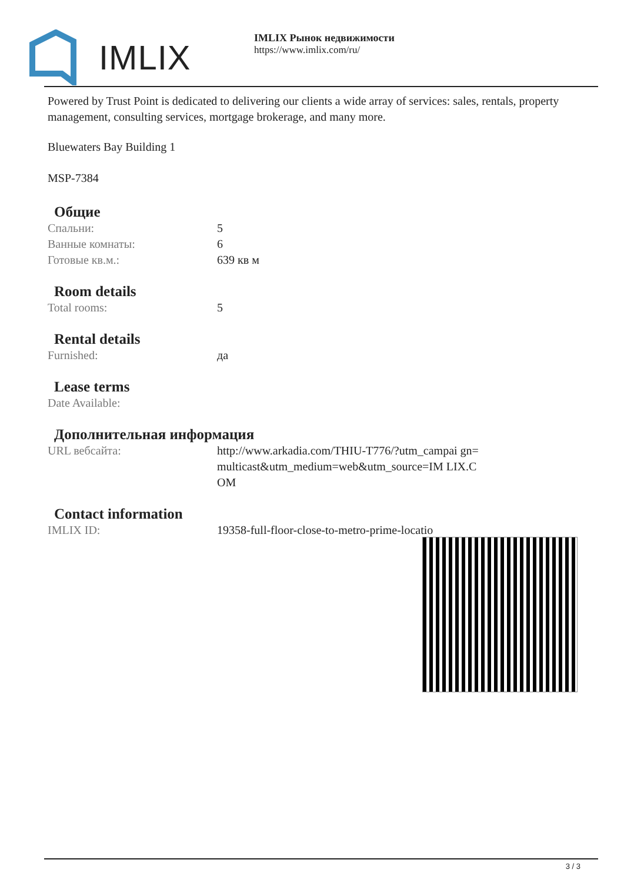IMLIX
IMLIX Рынок недвижимости
https://www.imlix.com/ru/
Powered by Trust Point is dedicated to delivering our clients a wide array of services: sales, rentals, property management, consulting services, mortgage brokerage, and many more.
Bluewaters Bay Building 1
MSP-7384
Общие
| Спальни: | 5 |
| Ванные комнаты: | 6 |
| Готовые кв.м.: | 639 кв м |
Room details
| Total rooms: | 5 |
Rental details
| Furnished: | да |
Lease terms
| Date Available: | |
Дополнительная информация
| URL вебсайта: | http://www.arkadia.com/THIU-T776/?utm_campai gn=multicast&utm_medium=web&utm_source=IM LIX.COM |
Contact information
| IMLIX ID: | 19358-full-floor-close-to-metro-prime-locatio |
3 / 3